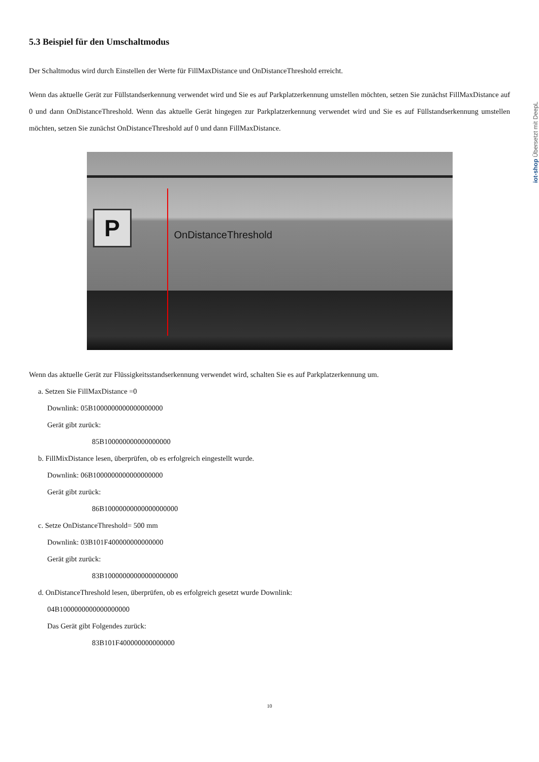iot-shop Übersetzt mit DeepL
5.3 Beispiel für den Umschaltmodus
Der Schaltmodus wird durch Einstellen der Werte für FillMaxDistance und OnDistanceThreshold erreicht.
Wenn das aktuelle Gerät zur Füllstandserkennung verwendet wird und Sie es auf Parkplatzerkennung umstellen möchten, setzen Sie zunächst FillMaxDistance auf 0 und dann OnDistanceThreshold. Wenn das aktuelle Gerät hingegen zur Parkplatzerkennung verwendet wird und Sie es auf Füllstandserkennung umstellen möchten, setzen Sie zunächst OnDistanceThreshold auf 0 und dann FillMaxDistance.
P OnDistanceThreshold
Wenn das aktuelle Gerät zur Flüssigkeitsstandserkennung verwendet wird, schalten Sie es auf Parkplatzerkennung um.
a. Setzen Sie FillMaxDistance =0
Downlink: 05B1000000000000000000
Gerät gibt zurück:
85B100000000000000000
b. FillMixDistance lesen, überprüfen, ob es erfolgreich eingestellt wurde.
Downlink: 06B1000000000000000000
Gerät gibt zurück:
86B10000000000000000000
c. Setze OnDistanceThreshold= 500 mm
Downlink: 03B101F400000000000000
Gerät gibt zurück:
83B10000000000000000000
d. OnDistanceThreshold lesen, überprüfen, ob es erfolgreich gesetzt wurde Downlink:
04B1000000000000000000
Das Gerät gibt Folgendes zurück:
83B101F400000000000000
10